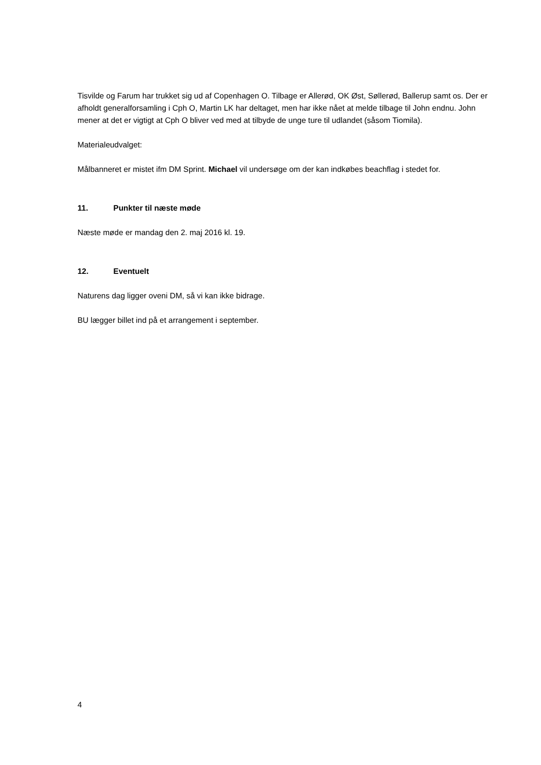Tisvilde og Farum har trukket sig ud af Copenhagen O. Tilbage er Allerød, OK Øst, Søllerød, Ballerup samt os. Der er afholdt generalforsamling i Cph O, Martin LK har deltaget, men har ikke nået at melde tilbage til John endnu. John mener at det er vigtigt at Cph O bliver ved med at tilbyde de unge ture til udlandet (såsom Tiomila).
Materialeudvalget:
Målbanneret er mistet ifm DM Sprint. Michael vil undersøge om der kan indkøbes beachflag i stedet for.
11. Punkter til næste møde
Næste møde er mandag den 2. maj 2016 kl. 19.
12. Eventuelt
Naturens dag ligger oveni DM, så vi kan ikke bidrage.
BU lægger billet ind på et arrangement i september.
4